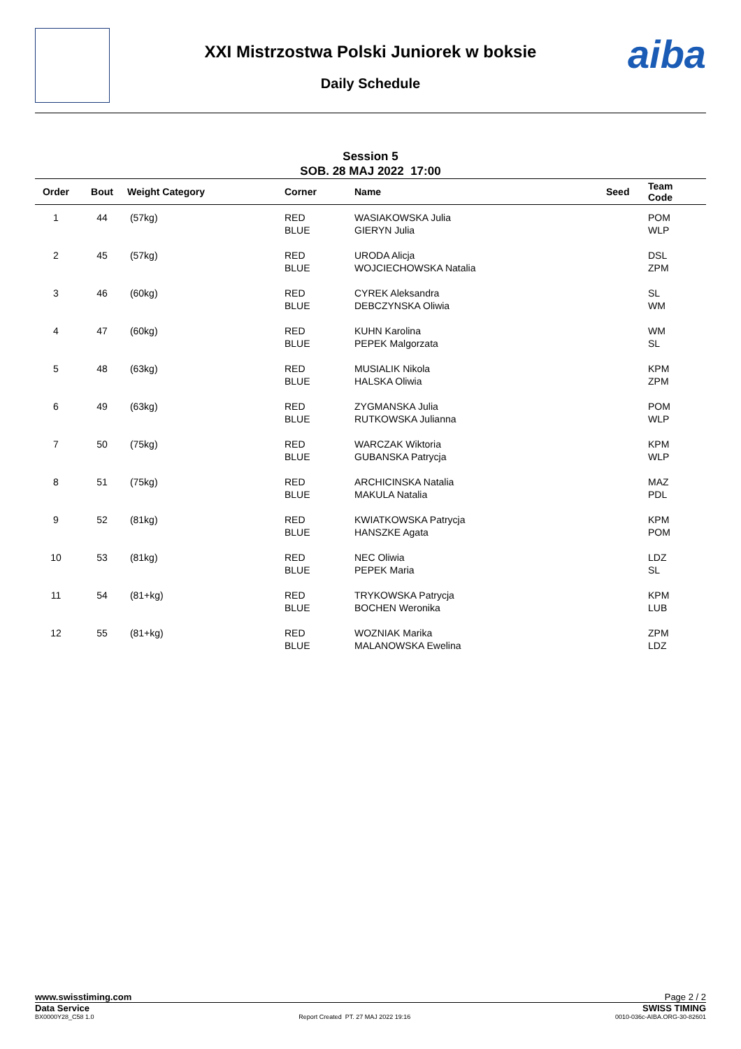aiba
XXI Mistrzostwa Polski Juniorek w boksie
Daily Schedule
Session 5
SOB. 28 MAJ 2022 17:00
| Order | Bout | Weight Category | Corner | Name | Seed | Team Code |
| --- | --- | --- | --- | --- | --- | --- |
| 1 | 44 | (57kg) | RED BLUE | WASIAKOWSKA Julia GIERYN Julia | | POM WLP |
| 2 | 45 | (57kg) | RED BLUE | URODA Alicja WOJCIECHOWSKA Natalia | | DSL ZPM |
| 3 | 46 | (60kg) | RED BLUE | CYREK Aleksandra DEBCZYNSKA Oliwia | | SL WM |
| 4 | 47 | (60kg) | RED BLUE | KUHN Karolina PEPEK Malgorzata | | WM SL |
| 5 | 48 | (63kg) | RED BLUE | MUSIALIK Nikola HALSKA Oliwia | | KPM ZPM |
| 6 | 49 | (63kg) | RED BLUE | ZYGMANSKA Julia RUTKOWSKA Julianna | | POM WLP |
| 7 | 50 | (75kg) | RED BLUE | WARCZAK Wiktoria GUBANSKA Patrycja | | KPM WLP |
| 8 | 51 | (75kg) | RED BLUE | ARCHICINSKA Natalia MAKULA Natalia | | MAZ PDL |
| 9 | 52 | (81kg) | RED BLUE | KWIATKOWSKA Patrycja HANSZKE Agata | | KPM POM |
| 10 | 53 | (81kg) | RED BLUE | NEC Oliwia PEPEK Maria | | LDZ SL |
| 11 | 54 | (81+kg) | RED BLUE | TRYKOWSKA Patrycja BOCHEN Weronika | | KPM LUB |
| 12 | 55 | (81+kg) | RED BLUE | WOZNIAK Marika MALANOWSKA Ewelina | | ZPM LDZ |
www.swisstiming.com Page 2 / 2
Data Service SWISS TIMING
BX0000Y28_C58 1.0 Report Created PT. 27 MAJ 2022 19:16 0010-036c-AIBA.ORG-30-82601